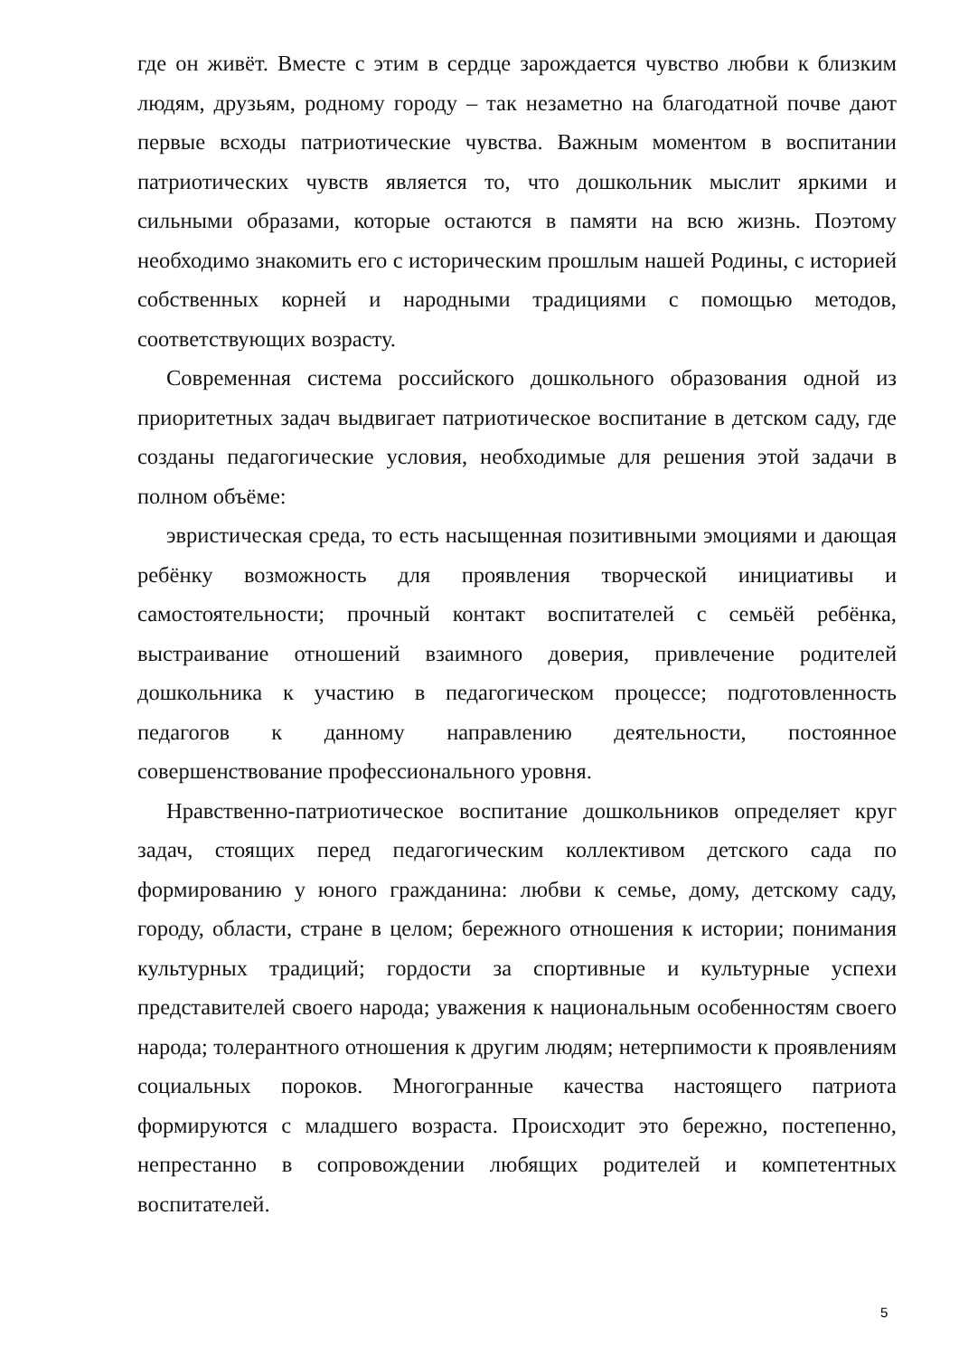где он живёт. Вместе с этим в сердце зарождается чувство любви к близким людям, друзьям, родному городу – так незаметно на благодатной почве дают первые всходы патриотические чувства. Важным моментом в воспитании патриотических чувств является то, что дошкольник мыслит яркими и сильными образами, которые остаются в памяти на всю жизнь. Поэтому необходимо знакомить его с историческим прошлым нашей Родины, с историей собственных корней и народными традициями с помощью методов, соответствующих возрасту.
Современная система российского дошкольного образования одной из приоритетных задач выдвигает патриотическое воспитание в детском саду, где созданы педагогические условия, необходимые для решения этой задачи в полном объёме:
эвристическая среда, то есть насыщенная позитивными эмоциями и дающая ребёнку возможность для проявления творческой инициативы и самостоятельности; прочный контакт воспитателей с семьёй ребёнка, выстраивание отношений взаимного доверия, привлечение родителей дошкольника к участию в педагогическом процессе; подготовленность педагогов к данному направлению деятельности, постоянное совершенствование профессионального уровня.
Нравственно-патриотическое воспитание дошкольников определяет круг задач, стоящих перед педагогическим коллективом детского сада по формированию у юного гражданина: любви к семье, дому, детскому саду, городу, области, стране в целом; бережного отношения к истории; понимания культурных традиций; гордости за спортивные и культурные успехи представителей своего народа; уважения к национальным особенностям своего народа; толерантного отношения к другим людям; нетерпимости к проявлениям социальных пороков. Многогранные качества настоящего патриота формируются с младшего возраста. Происходит это бережно, постепенно, непрестанно в сопровождении любящих родителей и компетентных воспитателей.
5